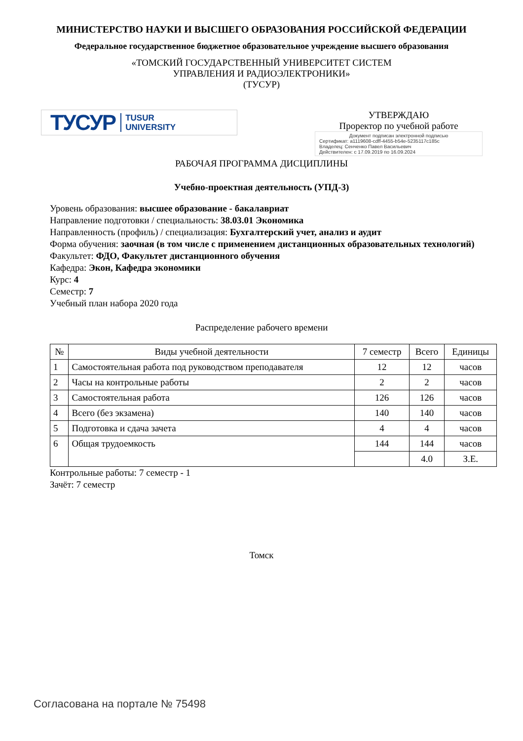МИНИСТЕРСТВО НАУКИ И ВЫСШЕГО ОБРАЗОВАНИЯ РОССИЙСКОЙ ФЕДЕРАЦИИ
Федеральное государственное бюджетное образовательное учреждение высшего образования
«ТОМСКИЙ ГОСУДАРСТВЕННЫЙ УНИВЕРСИТЕТ СИСТЕМ
УПРАВЛЕНИЯ И РАДИОЭЛЕКТРОНИКИ»
(ТУСУР)
ТУСУР TUSUR
UNIVERSITY
УТВЕРЖДАЮ
Проректор по учебной работе
Документ подписан электронной подписью
Сертификат: a1119608-cdff-4455-b54e-5235117c185c
Владелец: Сенченко Павел Васильевич
Действителен: с 17.09.2019 по 16.09.2024
РАБОЧАЯ ПРОГРАММА ДИСЦИПЛИНЫ
Учебно-проектная деятельность (УПД-3)
Уровень образования: высшее образование - бакалавриат
Направление подготовки / специальность: 38.03.01 Экономика
Направленность (профиль) / специализация: Бухгалтерский учет, анализ и аудит
Форма обучения: заочная (в том числе с применением дистанционных образовательных технологий)
Факультет: ФДО, Факультет дистанционного обучения
Кафедра: Экон, Кафедра экономики
Курс: 4
Семестр: 7
Учебный план набора 2020 года
Распределение рабочего времени
| № | Виды учебной деятельности | 7 семестр | Всего | Единицы |
| --- | --- | --- | --- | --- |
| 1 | Самостоятельная работа под руководством преподавателя | 12 | 12 | часов |
| 2 | Часы на контрольные работы | 2 | 2 | часов |
| 3 | Самостоятельная работа | 126 | 126 | часов |
| 4 | Всего (без экзамена) | 140 | 140 | часов |
| 5 | Подготовка и сдача зачета | 4 | 4 | часов |
| 6 | Общая трудоемкость | 144 | 144 | часов |
| | | | 4.0 | З.Е. |
Контрольные работы: 7 семестр - 1
Зачёт: 7 семестр
Томск
Согласована на портале № 75498